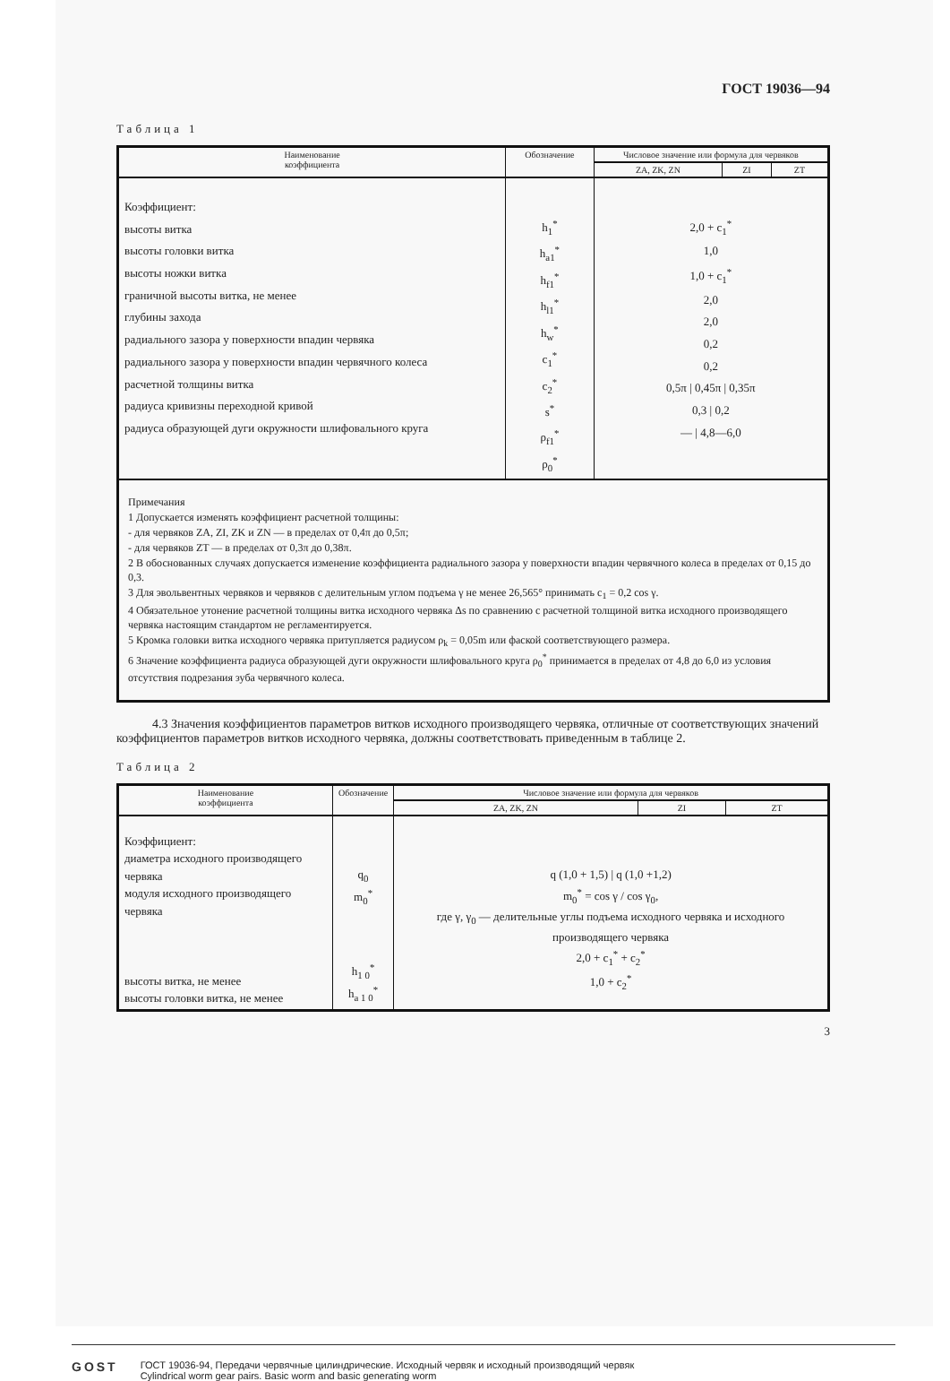ГОСТ 19036—94
Таблица 1
| Наименование коэффициента | Обозначение | Числовое значение или формула для червяков | | |
| --- | --- | --- | --- | --- |
| | | ZA, ZK, ZN | ZI | ZT |
| Коэффициент: высоты витка высоты головки витка высоты ножки витка граничной высоты витка, не менее глубины захода радиального зазора у поверхности впадин червяка радиального зазора у поверхности впадин червячного колеса расчетной толщины витка радиуса кривизны переходной кривой радиуса образующей дуги окружности шлифовального круга | h<sub>1</sub><sup>*</sup> h<sub>a1</sub><sup>*</sup> h<sub>f1</sub><sup>*</sup> h<sub>l1</sub><sup>*</sup> h<sub>w</sub><sup>*</sup> c<sub>1</sub><sup>*</sup> c<sub>2</sub><sup>*</sup> s<sup>*</sup> ρ<sub>f1</sub><sup>*</sup> ρ<sub>0</sub><sup>*</sup> | 2,0 + c<sub>1</sub><sup>*</sup> 1,0 1,0 + c<sub>1</sub><sup>*</sup> 2,0 2,0 0,2 0,2 0,5π / 0,45π / 0,35π 0,3 / 0,2 — / 4,8—6,0 | | |
| Примечания 1 Допускается изменять коэффициент расчетной толщины: - для червяков ZA, ZI, ZK и ZN — в пределах от 0,4π до 0,5π; - для червяков ZT — в пределах от 0,3π до 0,38π. 2 В обоснованных случаях допускается изменение коэффициента радиального зазора у поверхности впадин червячного колеса в пределах от 0,15 до 0,3. 3 Для эвольвентных червяков и червяков с делительным углом подъема γ не менее 26,565° принимать c<sub>1</sub> = 0,2 cos γ. 4 Обязательное утонение расчетной толщины витка исходного червяка Δs по сравнению с расчетной толщиной витка исходного производящего червяка настоящим стандартом не регламентируется. 5 Кромка головки витка исходного червяка притупляется радиусом ρ<sub>k</sub> = 0,05m или фаской соответствующего размера. 6 Значение коэффициента радиуса образующей дуги окружности шлифовального круга ρ<sub>0</sub><sup>*</sup> принимается в пределах от 4,8 до 6,0 из условия отсутствия подрезания зуба червячного колеса. | | | | |
4.3 Значения коэффициентов параметров витков исходного производящего червяка, отличные от соответствующих значений коэффициентов параметров витков исходного червяка, должны соответствовать приведенным в таблице 2.
Таблица 2
| Наименование коэффициента | Обозначение | Числовое значение или формула для червяков | | |
| --- | --- | --- | --- | --- |
| | | ZA, ZK, ZN | ZI | ZT |
| Коэффициент: диаметра исходного производящего червяка модуля исходного производящего червяка высоты витка, не менее высоты головки витка, не менее | q<sub>0</sub> m<sub>0</sub><sup>*</sup> h<sub>1 0</sub><sup>*</sup> h<sub>a 1 0</sub><sup>*</sup> | q (1,0 + 1,5) / q (1,0 +1,2) m<sub>0</sub><sup>*</sup> = cos γ / cos γ<sub>0</sub>, где γ, γ<sub>0</sub> — делительные углы подъема исходного червяка и исходного производящего червяка 2,0 + c<sub>1</sub><sup>*</sup> + c<sub>2</sub><sup>*</sup> 1,0 + c<sub>2</sub><sup>*</sup> | | |
3
GOST
ГОСТ 19036-94, Передачи червячные цилиндрические. Исходный червяк и исходный производящий червяк
Cylindrical worm gear pairs. Basic worm and basic generating worm